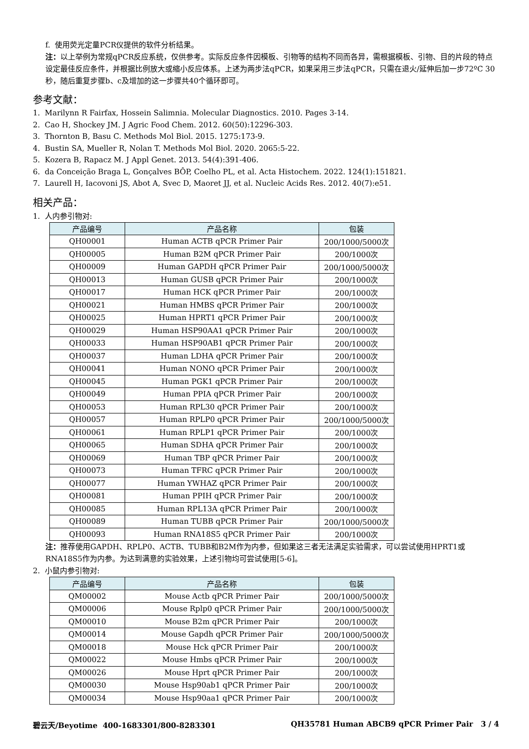f. 使用荧光定量PCR仪提供的软件分析结果。
注：以上举例为常规qPCR反应系统，仅供参考。实际反应条件因模板、引物等的结构不同而各异，需根据模板、引物、目的片段的特点设定最佳反应条件，并根据比例放大或缩小反应体系。上述为两步法qPCR，如果采用三步法qPCR，只需在退火/延伸后加一步72ºC 30秒，随后重复步骤b、c及增加的这一步骤共40个循环即可。
参考文献：
1. Marilynn R Fairfax, Hossein Salimnia. Molecular Diagnostics. 2010. Pages 3-14.
2. Cao H, Shockey JM. J Agric Food Chem. 2012. 60(50):12296-303.
3. Thornton B, Basu C. Methods Mol Biol. 2015. 1275:173-9.
4. Bustin SA, Mueller R, Nolan T. Methods Mol Biol. 2020. 2065:5-22.
5. Kozera B, Rapacz M. J Appl Genet. 2013. 54(4):391-406.
6. da Conceição Braga L, Gonçalves BÔP, Coelho PL, et al. Acta Histochem. 2022. 124(1):151821.
7. Laurell H, Iacovoni JS, Abot A, Svec D, Maoret JJ, et al. Nucleic Acids Res. 2012. 40(7):e51.
相关产品：
1. 人内参引物对:
| 产品编号 | 产品名称 | 包装 |
| --- | --- | --- |
| QH00001 | Human ACTB qPCR Primer Pair | 200/1000/5000次 |
| QH00005 | Human B2M qPCR Primer Pair | 200/1000次 |
| QH00009 | Human GAPDH qPCR Primer Pair | 200/1000/5000次 |
| QH00013 | Human GUSB qPCR Primer Pair | 200/1000次 |
| QH00017 | Human HCK qPCR Primer Pair | 200/1000次 |
| QH00021 | Human HMBS qPCR Primer Pair | 200/1000次 |
| QH00025 | Human HPRT1 qPCR Primer Pair | 200/1000次 |
| QH00029 | Human HSP90AA1 qPCR Primer Pair | 200/1000次 |
| QH00033 | Human HSP90AB1 qPCR Primer Pair | 200/1000次 |
| QH00037 | Human LDHA qPCR Primer Pair | 200/1000次 |
| QH00041 | Human NONO qPCR Primer Pair | 200/1000次 |
| QH00045 | Human PGK1 qPCR Primer Pair | 200/1000次 |
| QH00049 | Human PPIA qPCR Primer Pair | 200/1000次 |
| QH00053 | Human RPL30 qPCR Primer Pair | 200/1000次 |
| QH00057 | Human RPLP0 qPCR Primer Pair | 200/1000/5000次 |
| QH00061 | Human RPLP1 qPCR Primer Pair | 200/1000次 |
| QH00065 | Human SDHA qPCR Primer Pair | 200/1000次 |
| QH00069 | Human TBP qPCR Primer Pair | 200/1000次 |
| QH00073 | Human TFRC qPCR Primer Pair | 200/1000次 |
| QH00077 | Human YWHAZ qPCR Primer Pair | 200/1000次 |
| QH00081 | Human PPIH qPCR Primer Pair | 200/1000次 |
| QH00085 | Human RPL13A qPCR Primer Pair | 200/1000次 |
| QH00089 | Human TUBB qPCR Primer Pair | 200/1000/5000次 |
| QH00093 | Human RNA18S5 qPCR Primer Pair | 200/1000次 |
注：推荐使用GAPDH、RPLP0、ACTB、TUBB和B2M作为内参，但如果这三者无法满足实验需求，可以尝试使用HPRT1或RNA18S5作为内参。为达到满意的实验效果，上述引物均可尝试使用[5-6]。
2. 小鼠内参引物对:
| 产品编号 | 产品名称 | 包装 |
| --- | --- | --- |
| QM00002 | Mouse Actb qPCR Primer Pair | 200/1000/5000次 |
| QM00006 | Mouse Rplp0 qPCR Primer Pair | 200/1000/5000次 |
| QM00010 | Mouse B2m qPCR Primer Pair | 200/1000次 |
| QM00014 | Mouse Gapdh qPCR Primer Pair | 200/1000/5000次 |
| QM00018 | Mouse Hck qPCR Primer Pair | 200/1000次 |
| QM00022 | Mouse Hmbs qPCR Primer Pair | 200/1000次 |
| QM00026 | Mouse Hprt qPCR Primer Pair | 200/1000次 |
| QM00030 | Mouse Hsp90ab1 qPCR Primer Pair | 200/1000次 |
| QM00034 | Mouse Hsp90aa1 qPCR Primer Pair | 200/1000次 |
碧云天/Beyotime 400-1683301/800-8283301 QH35781 Human ABCB9 qPCR Primer Pair 3 / 4